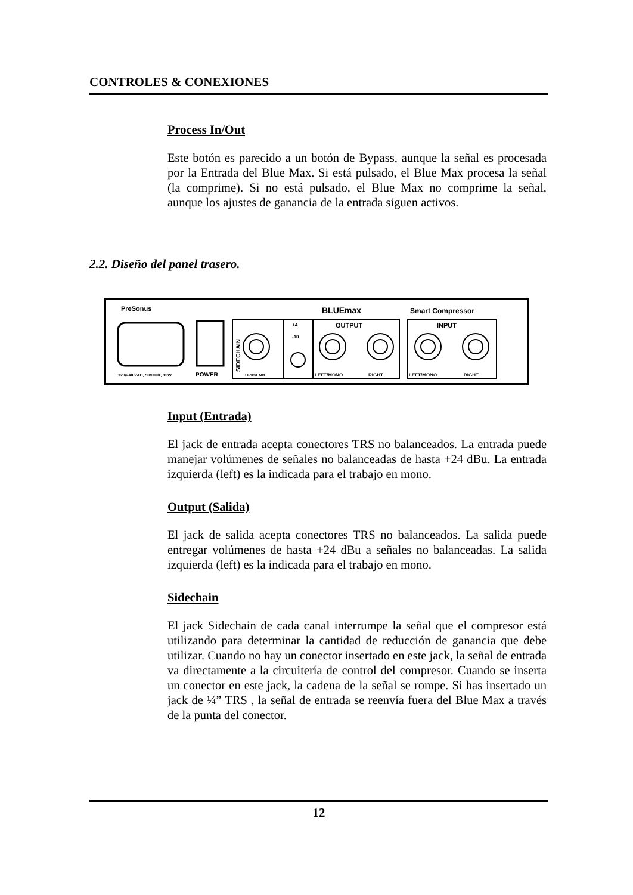CONTROLES & CONEXIONES
Process In/Out
Este botón es parecido a un botón de Bypass, aunque la señal es procesada por la Entrada del Blue Max. Si está pulsado, el Blue Max procesa la señal (la comprime). Si no está pulsado, el Blue Max no comprime la señal, aunque los ajustes de ganancia de la entrada siguen activos.
2.2. Diseño del panel trasero.
PreSonus
BLUEmax
Smart Compressor
OUTPUT
INPUT
+4
-10
120/240 VAC, 50/60Hz, 10W
POWER
TIP=SEND
LEFT/MONO
RIGHT
LEFT/MONO
RIGHT
SIDECHAIN
Input (Entrada)
El jack de entrada acepta conectores TRS no balanceados. La entrada puede manejar volúmenes de señales no balanceadas de hasta +24 dBu. La entrada izquierda (left) es la indicada para el trabajo en mono.
Output (Salida)
El jack de salida acepta conectores TRS no balanceados. La salida puede entregar volúmenes de hasta +24 dBu a señales no balanceadas. La salida izquierda (left) es la indicada para el trabajo en mono.
Sidechain
El jack Sidechain de cada canal interrumpe la señal que el compresor está utilizando para determinar la cantidad de reducción de ganancia que debe utilizar. Cuando no hay un conector insertado en este jack, la señal de entrada va directamente a la circuitería de control del compresor. Cuando se inserta un conector en este jack, la cadena de la señal se rompe. Si has insertado un jack de ¼” TRS , la señal de entrada se reenvía fuera del Blue Max a través de la punta del conector.
12